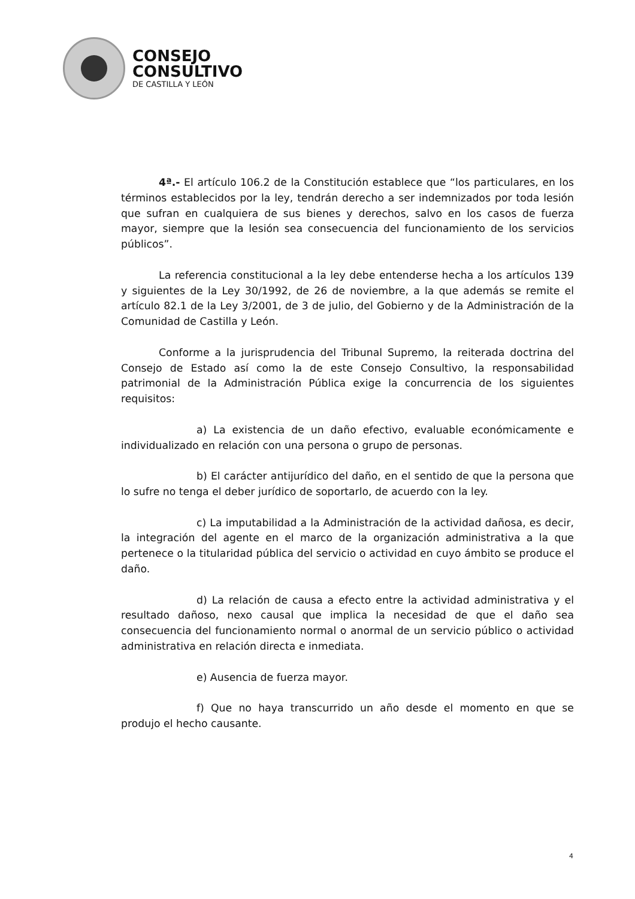CONSEJO
CONSULTIVO
DE CASTILLA Y LEÓN
4ª.- El artículo 106.2 de la Constitución establece que “los particulares, en los términos establecidos por la ley, tendrán derecho a ser indemnizados por toda lesión que sufran en cualquiera de sus bienes y derechos, salvo en los casos de fuerza mayor, siempre que la lesión sea consecuencia del funcionamiento de los servicios públicos”.
La referencia constitucional a la ley debe entenderse hecha a los artículos 139 y siguientes de la Ley 30/1992, de 26 de noviembre, a la que además se remite el artículo 82.1 de la Ley 3/2001, de 3 de julio, del Gobierno y de la Administración de la Comunidad de Castilla y León.
Conforme a la jurisprudencia del Tribunal Supremo, la reiterada doctrina del Consejo de Estado así como la de este Consejo Consultivo, la responsabilidad patrimonial de la Administración Pública exige la concurrencia de los siguientes requisitos:
a) La existencia de un daño efectivo, evaluable económicamente e individualizado en relación con una persona o grupo de personas.
b) El carácter antijurídico del daño, en el sentido de que la persona que lo sufre no tenga el deber jurídico de soportarlo, de acuerdo con la ley.
c) La imputabilidad a la Administración de la actividad dañosa, es decir, la integración del agente en el marco de la organización administrativa a la que pertenece o la titularidad pública del servicio o actividad en cuyo ámbito se produce el daño.
d) La relación de causa a efecto entre la actividad administrativa y el resultado dañoso, nexo causal que implica la necesidad de que el daño sea consecuencia del funcionamiento normal o anormal de un servicio público o actividad administrativa en relación directa e inmediata.
e) Ausencia de fuerza mayor.
f) Que no haya transcurrido un año desde el momento en que se produjo el hecho causante.
4